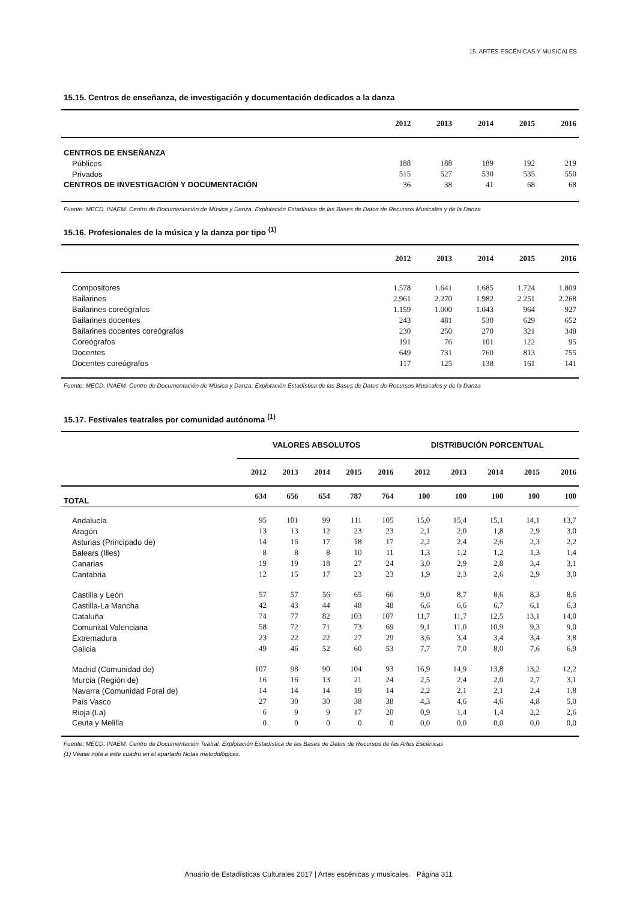15. ARTES ESCÉNICAS Y MUSICALES
15.15. Centros de enseñanza, de investigación y documentación dedicados a la danza
| | 2012 | 2013 | 2014 | 2015 | 2016 |
| --- | --- | --- | --- | --- | --- |
| CENTROS DE ENSEÑANZA | | | | | |
| Públicos | 188 | 188 | 189 | 192 | 219 |
| Privados | 515 | 527 | 530 | 535 | 550 |
| CENTROS DE INVESTIGACIÓN Y DOCUMENTACIÓN | 36 | 38 | 41 | 68 | 68 |
Fuente: MECD. INAEM. Centro de Documentación de Música y Danza. Explotación Estadística de las Bases de Datos de Recursos Musicales y de la Danza
15.16. Profesionales de la música y la danza por tipo <sup>(1)</sup>
| | 2012 | 2013 | 2014 | 2015 | 2016 |
| --- | --- | --- | --- | --- | --- |
| Compositores | 1.578 | 1.641 | 1.685 | 1.724 | 1.809 |
| Bailarines | 2.961 | 2.270 | 1.982 | 2.251 | 2.268 |
| Bailarines coreógrafos | 1.159 | 1.000 | 1.043 | 964 | 927 |
| Bailarines docentes | 243 | 481 | 530 | 629 | 652 |
| Bailarines docentes coreógrafos | 230 | 250 | 270 | 321 | 348 |
| Coreógrafos | 191 | 76 | 101 | 122 | 95 |
| Docentes | 649 | 731 | 760 | 813 | 755 |
| Docentes coreógrafos | 117 | 125 | 138 | 161 | 141 |
Fuente: MECD. INAEM. Centro de Documentación de Música y Danza. Explotación Estadística de las Bases de Datos de Recursos Musicales y de la Danza
15.17. Festivales teatrales por comunidad autónoma <sup>(1)</sup>
| | VALORES ABSOLUTOS | | | | | DISTRIBUCIÓN PORCENTUAL | | | | |
| --- | --- | --- | --- | --- | --- | --- | --- | --- | --- | --- |
| | 2012 | 2013 | 2014 | 2015 | 2016 | 2012 | 2013 | 2014 | 2015 | 2016 |
| TOTAL | 634 | 656 | 654 | 787 | 764 | 100 | 100 | 100 | 100 | 100 |
| Andalucía | 95 | 101 | 99 | 111 | 105 | 15,0 | 15,4 | 15,1 | 14,1 | 13,7 |
| Aragón | 13 | 13 | 12 | 23 | 23 | 2,1 | 2,0 | 1,8 | 2,9 | 3,0 |
| Asturias (Principado de) | 14 | 16 | 17 | 18 | 17 | 2,2 | 2,4 | 2,6 | 2,3 | 2,2 |
| Balears (Illes) | 8 | 8 | 8 | 10 | 11 | 1,3 | 1,2 | 1,2 | 1,3 | 1,4 |
| Canarias | 19 | 19 | 18 | 27 | 24 | 3,0 | 2,9 | 2,8 | 3,4 | 3,1 |
| Cantabria | 12 | 15 | 17 | 23 | 23 | 1,9 | 2,3 | 2,6 | 2,9 | 3,0 |
| Castilla y León | 57 | 57 | 56 | 65 | 66 | 9,0 | 8,7 | 8,6 | 8,3 | 8,6 |
| Castilla-La Mancha | 42 | 43 | 44 | 48 | 48 | 6,6 | 6,6 | 6,7 | 6,1 | 6,3 |
| Cataluña | 74 | 77 | 82 | 103 | 107 | 11,7 | 11,7 | 12,5 | 13,1 | 14,0 |
| Comunitat Valenciana | 58 | 72 | 71 | 73 | 69 | 9,1 | 11,0 | 10,9 | 9,3 | 9,0 |
| Extremadura | 23 | 22 | 22 | 27 | 29 | 3,6 | 3,4 | 3,4 | 3,4 | 3,8 |
| Galicia | 49 | 46 | 52 | 60 | 53 | 7,7 | 7,0 | 8,0 | 7,6 | 6,9 |
| Madrid (Comunidad de) | 107 | 98 | 90 | 104 | 93 | 16,9 | 14,9 | 13,8 | 13,2 | 12,2 |
| Murcia (Región de) | 16 | 16 | 13 | 21 | 24 | 2,5 | 2,4 | 2,0 | 2,7 | 3,1 |
| Navarra (Comunidad Foral de) | 14 | 14 | 14 | 19 | 14 | 2,2 | 2,1 | 2,1 | 2,4 | 1,8 |
| País Vasco | 27 | 30 | 30 | 38 | 38 | 4,3 | 4,6 | 4,6 | 4,8 | 5,0 |
| Rioja (La) | 6 | 9 | 9 | 17 | 20 | 0,9 | 1,4 | 1,4 | 2,2 | 2,6 |
| Ceuta y Melilla | 0 | 0 | 0 | 0 | 0 | 0,0 | 0,0 | 0,0 | 0,0 | 0,0 |
Fuente: MECD. INAEM. Centro de Documentación Teatral. Explotación Estadística de las Bases de Datos de Recursos de las Artes Escénicas
(1) Véase nota a este cuadro en el apartado Notas metodológicas.
Anuario de Estadísticas Culturales 2017 | Artes escénicas y musicales. Página 311